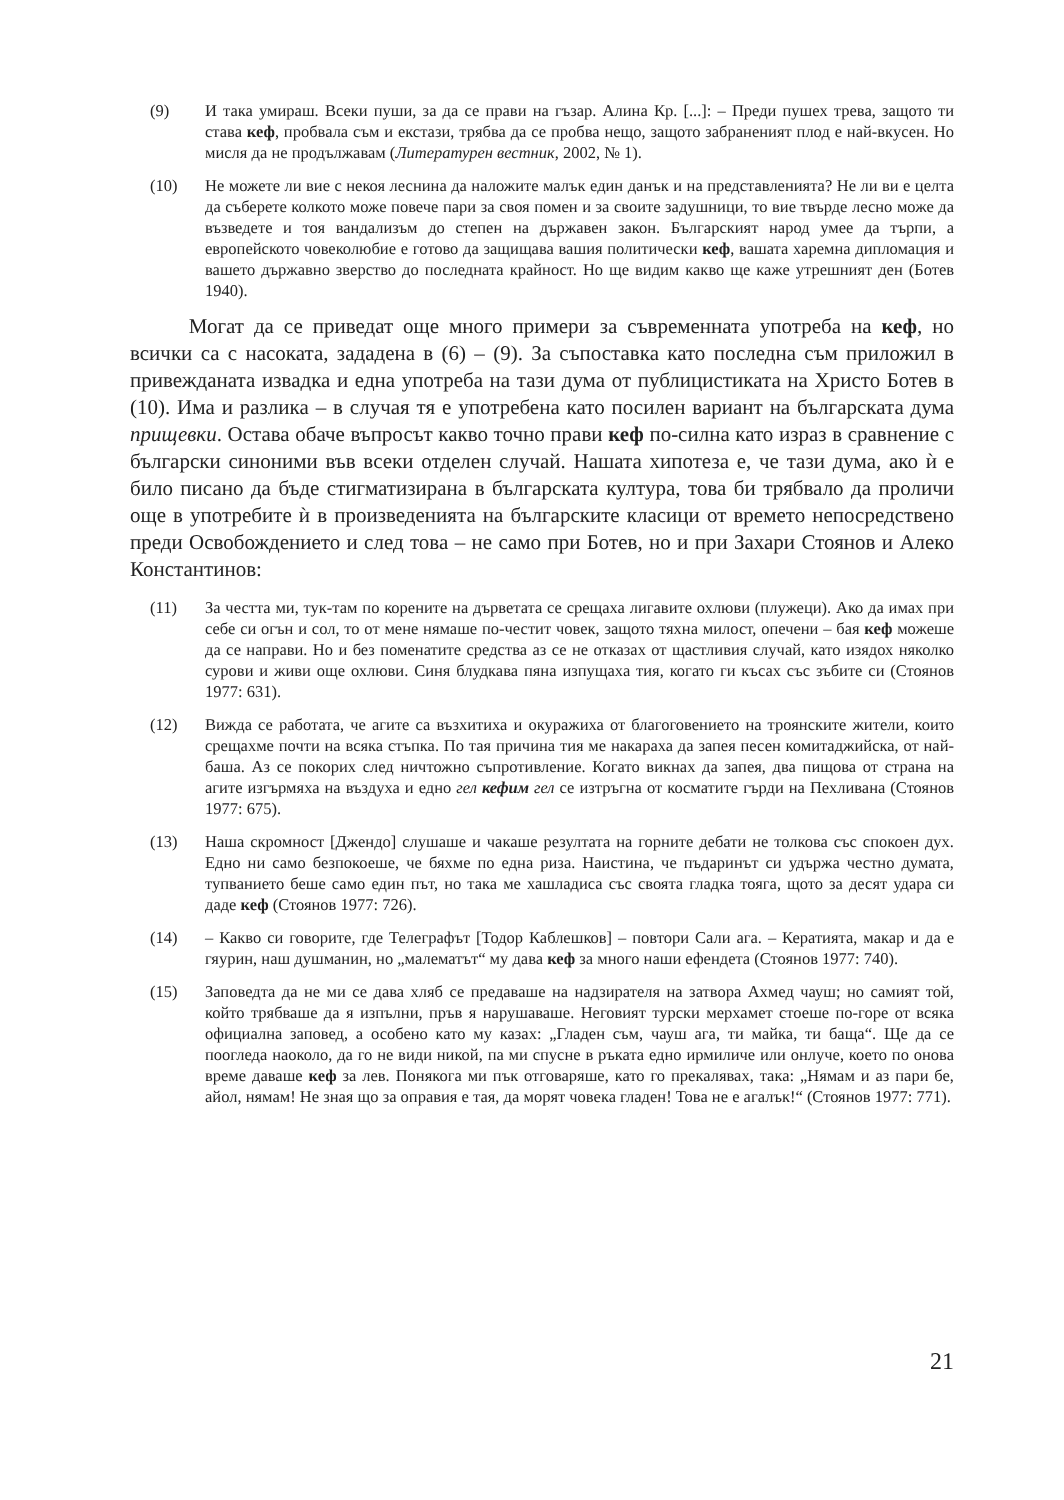(9) И така умираш. Всеки пуши, за да се прави на гъзар. Алина Кр. [...]: – Преди пушех трева, защото ти става кеф, пробвала съм и екстази, трябва да се пробва нещо, защото забраненият плод е най-вкусен. Но мисля да не продължавам (Литературен вестник, 2002, № 1).
(10) Не можете ли вие с некоя леснина да наложите малък един данък и на представленията? Не ли ви е целта да съберете колкото може повече пари за своя помен и за своите задушници, то вие твърде лесно може да възведете и тоя вандализъм до степен на държавен закон. Българският народ умее да търпи, а европейското човеколюбие е готово да защищава вашия политически кеф, вашата харемна дипломация и вашето държавно зверство до последната крайност. Но ще видим какво ще каже утрешният ден (Ботев 1940).
Могат да се приведат още много примери за съвременната употреба на кеф, но всички са с насоката, зададена в (6) – (9). За съпоставка като последна съм приложил в привежданата извадка и една употреба на тази дума от публицистиката на Христо Ботев в (10). Има и разлика – в случая тя е употребена като посилен вариант на българската дума прищевки. Остава обаче въпросът какво точно прави кеф по-силна като израз в сравнение с български синоними във всеки отделен случай. Нашата хипотеза е, че тази дума, ако ѝ е било писано да бъде стигматизирана в българската култура, това би трябвало да проличи още в употребите ѝ в произведенията на българските класици от времето непосредствено преди Освобождението и след това – не само при Ботев, но и при Захари Стоянов и Алеко Константинов:
(11) За честта ми, тук-там по корените на дърветата се срещаха лигавите охлюви (плужеци). Ако да имах при себе си огън и сол, то от мене нямаше по-честит човек, защото тяхна милост, опечени – бая кеф можеше да се направи. Но и без поменатите средства аз се не отказах от щастливия случай, като изядох няколко сурови и живи още охлюви. Синя блудкава пяна изпущаха тия, когато ги късах със зъбите си (Стоянов 1977: 631).
(12) Вижда се работата, че агите са възхитиха и окуражиха от благоговението на троянските жители, които срещахме почти на всяка стъпка. По тая причина тия ме накараха да запея песен комитаджийска, от най-баша. Аз се покорих след ничтожно съпротивление. Когато викнах да запея, два пищова от страна на агите изгърмяха на въздуха и едно гел кефим гел се изтръгна от косматите гърди на Пехливана (Стоянов 1977: 675).
(13) Наша скромност [Джендо] слушаше и чакаше резултата на горните дебати не толкова със спокоен дух. Едно ни само безпокоеше, че бяхме по една риза. Наистина, че пъдаринът си удържа честно думата, тупванието беше само един път, но така ме хашладиса със своята гладка тояга, щото за десят удара си даде кеф (Стоянов 1977: 726).
(14) – Какво си говорите, где Телеграфът [Тодор Каблешков] – повтори Сали ага. – Кератията, макар и да е гяурин, наш душманин, но „малематът“ му дава кеф за много наши ефендета (Стоянов 1977: 740).
(15) Заповедта да не ми се дава хляб се предаваше на надзирателя на затвора Ахмед чауш; но самият той, който трябваше да я изпълни, пръв я нарушаваше. Неговият турски мерхамет стоеше по-горе от всяка официална заповед, а особено като му казах: „Гладен съм, чауш ага, ти майка, ти баща“. Ще да се поогледа наоколо, да го не види никой, па ми спусне в ръката едно ирмиличе или онлуче, което по онова време даваше кеф за лев. Понякога ми пък отговаряше, като го прекалявах, така: „Нямам и аз пари бе, айол, нямам! Не зная що за оправия е тая, да морят човека гладен! Това не е агалък!“ (Стоянов 1977: 771).
21